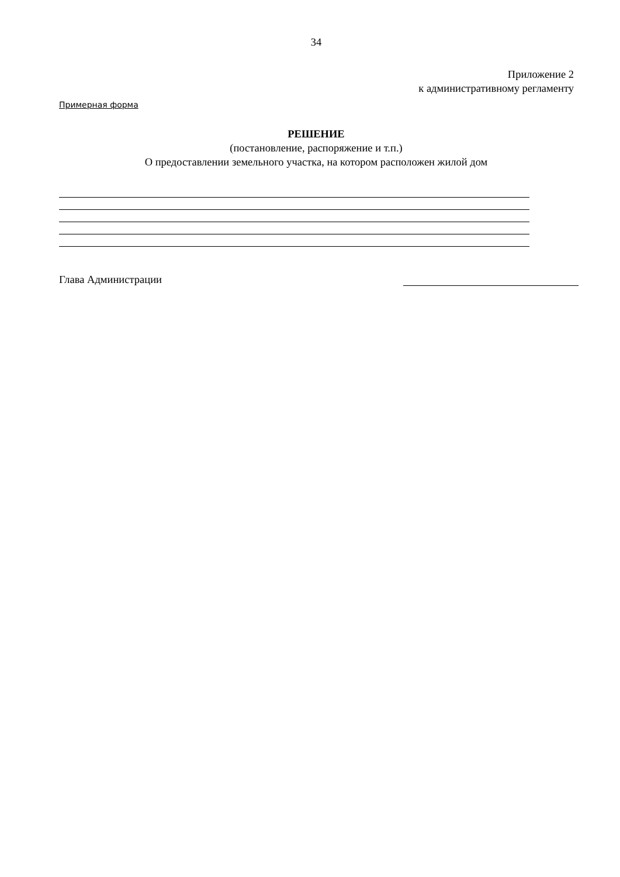34
Приложение 2
к административному регламенту
Примерная форма
РЕШЕНИЕ
(постановление, распоряжение и т.п.)
О предоставлении земельного участка, на котором расположен жилой дом
Глава Администрации